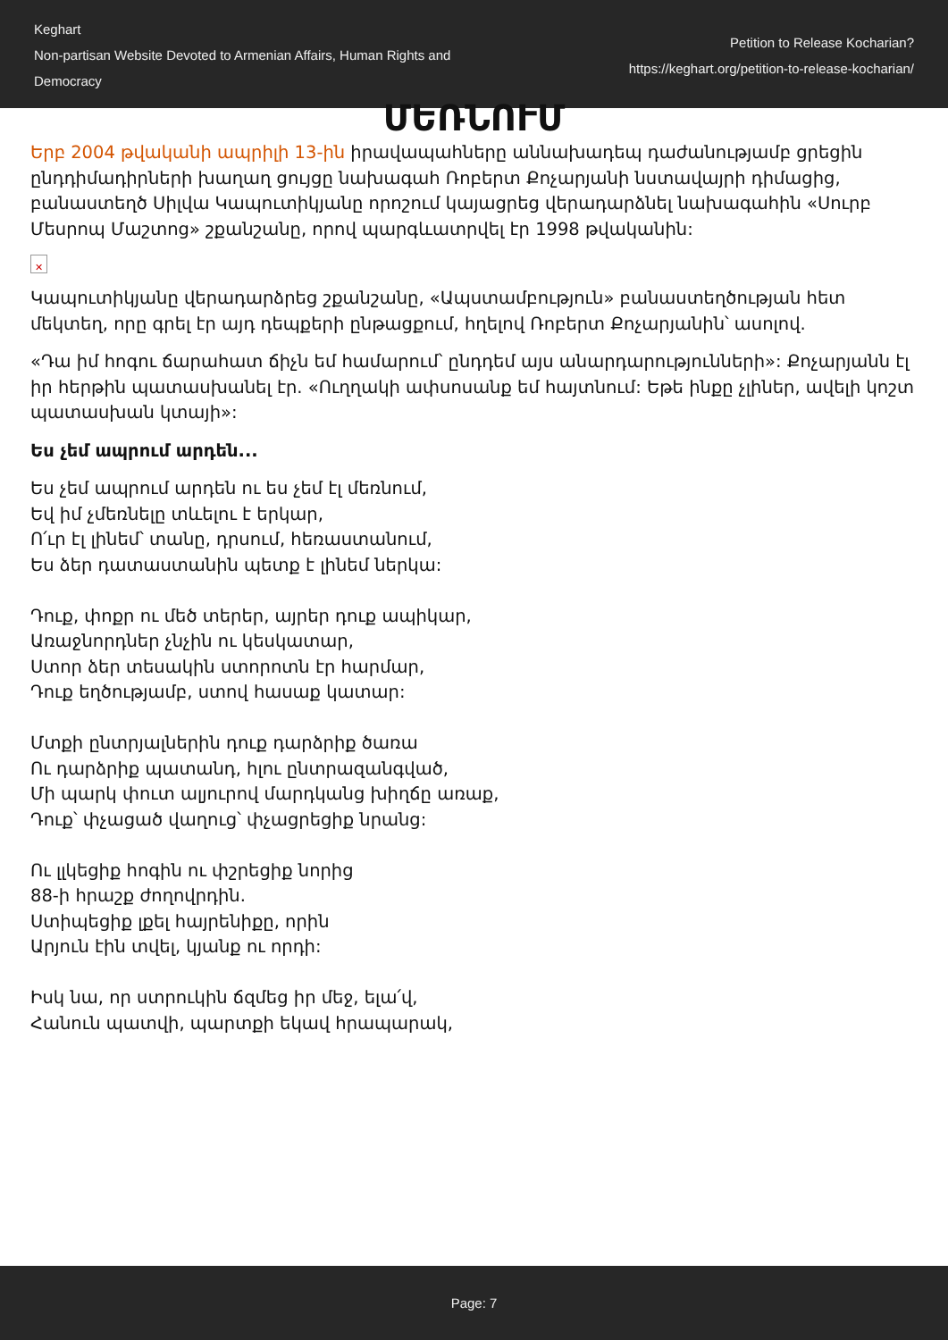Keghart
Non-partisan Website Devoted to Armenian Affairs, Human Rights and Democracy
Petition to Release Kocharian?
https://keghart.org/petition-to-release-kocharian/
ՄԵՌՆՈՒՄ
Երբ 2004 թվականի ապրիլի 13-ին իրավապահները աննախադեպ դաժանությամբ ցրեցին ընդդիմադիրների խաղաղ ցույցը նախագահ Ռոբերտ Քոչարյանի նստավայրի դիմացից, բանաստեղծ Սիլվա Կապուտիկյանը որոշում կայացրեց վերադարձնել նախագահին «Սուրբ Մեսրոպ Մաշտոց» շքանշանը, որով պարգևատրվել էր 1998 թվականին:
✕
Կապուտիկյանը վերադարձրեց շքանշանը, «Ապստամբություն» բանաստեղծության հետ մեկտեղ, որը գրել էր այդ դեպքերի ընթացքում, հղելով Ռոբերտ Քոչարյանին՝ ասոլով.
«Դա իմ հոգու ճարահատ ճիչն եմ համարում՝ ընդդեմ այս անարդարությունների»: Քոչարյանն էլ իր հերթին պատասխանել էր. «Ուղղակի ափսոսանք եմ հայտնում: Եթե ինքը չլիներ, ավելի կոշտ պատասխան կտայի»:
Ես չեմ ապրում արդեն...
Ես չեմ ապրում արդեն ու ես չեմ էլ մեռնում,
Եվ իմ չմեռնելը տևելու է երկար,
Ո՛ւր էլ լինեմ՝ տանը, դրսում, հեռաստանում,
Ես ձեր դատաստանին պետք է լինեմ ներկա:
Դուք, փոքր ու մեծ տերեր, այրեր դուք ապիկար,
Առաջնորդներ չնչին ու կեսկատար,
Ստոր ձեր տեսակին ստորոտն էր հարմար,
Դուք եղծությամբ, ստով հասաք կատար:
Մտքի ընտրյալներին դուք դարձրիք ծառա
Ու դարձրիք պատանդ, հլու ընտրազանգված,
Մի պարկ փուտ ալյուրով մարդկանց խիղճը առաք,
Դուք՝ փչացած վաղուց՝ փչացրեցիք նրանց:
Ու լլկեցիք հոգին ու փշրեցիք նորից
88-ի հրաշք ժողովրդին.
Ստիպեցիք լքել հայրենիքը, որին
Արյուն էին տվել, կյանք ու որդի:
Իսկ նա, որ ստրուկին ճզմեց իր մեջ, ելա՛վ,
Հանուն պատվի, պարտքի եկավ հրապարակ,
Page: 7